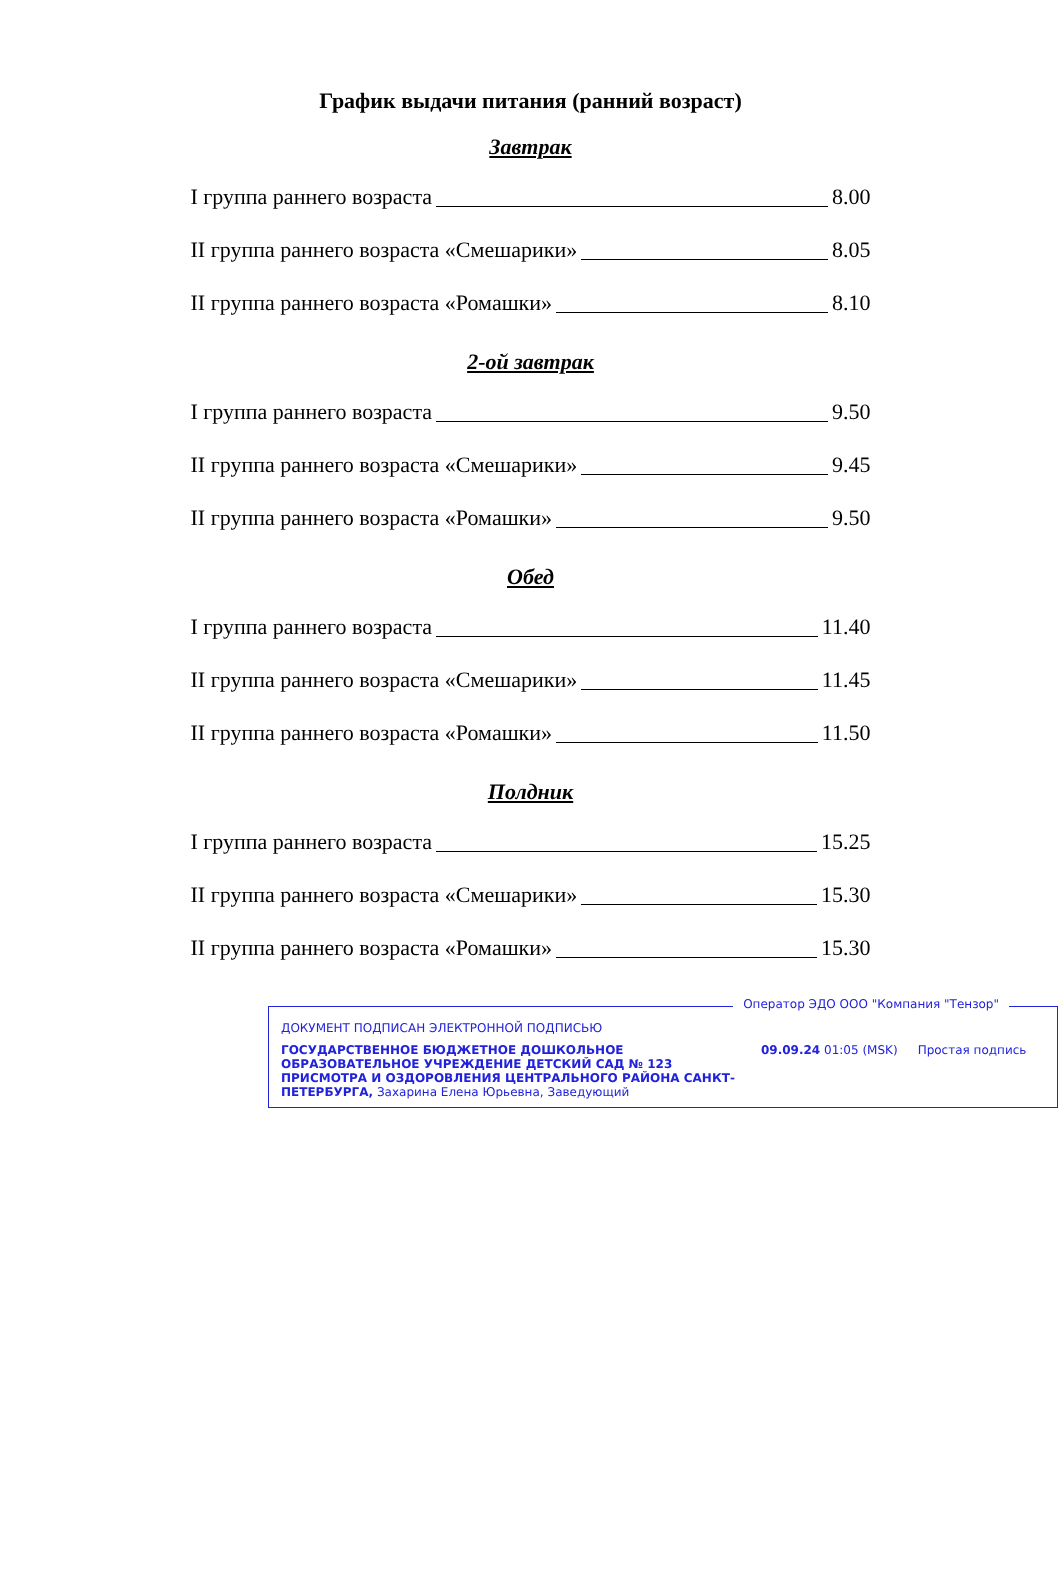График выдачи питания (ранний возраст)
Завтрак
I группа раннего возраста 8.00
II группа раннего возраста «Смешарики» 8.05
II группа раннего возраста «Ромашки» 8.10
2-ой завтрак
I группа раннего возраста 9.50
II группа раннего возраста «Смешарики» 9.45
II группа раннего возраста «Ромашки» 9.50
Обед
I группа раннего возраста 11.40
II группа раннего возраста «Смешарики» 11.45
II группа раннего возраста «Ромашки» 11.50
Полдник
I группа раннего возраста 15.25
II группа раннего возраста «Смешарики» 15.30
II группа раннего возраста «Ромашки» 15.30
Оператор ЭДО ООО "Компания "Тензор"
ДОКУМЕНТ ПОДПИСАН ЭЛЕКТРОННОЙ ПОДПИСЬЮ
ГОСУДАРСТВЕННОЕ БЮДЖЕТНОЕ ДОШКОЛЬНОЕ ОБРАЗОВАТЕЛЬНОЕ УЧРЕЖДЕНИЕ ДЕТСКИЙ САД № 123 ПРИСМОТРА И ОЗДОРОВЛЕНИЯ ЦЕНТРАЛЬНОГО РАЙОНА САНКТ-ПЕТЕРБУРГА, Захарина Елена Юрьевна, Заведующий
09.09.24 01:05 (MSK) Простая подпись